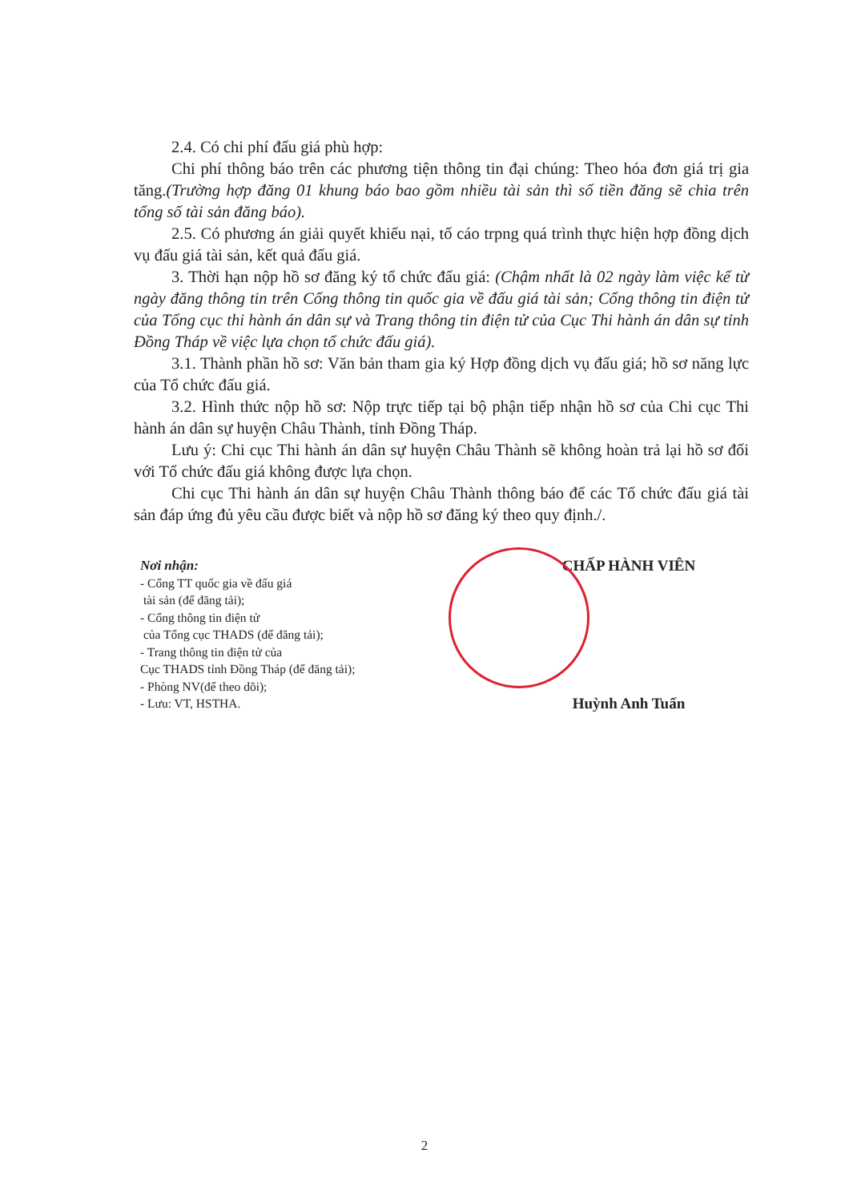2.4. Có chi phí đấu giá phù hợp:
Chi phí thông báo trên các phương tiện thông tin đại chúng: Theo hóa đơn giá trị gia tăng.(Trường hợp đăng 01 khung báo bao gồm nhiều tài sản thì số tiền đăng sẽ chia trên tổng số tài sản đăng báo).
2.5. Có phương án giải quyết khiếu nại, tố cáo trpng quá trình thực hiện hợp đồng dịch vụ đấu giá tài sản, kết quả đấu giá.
3. Thời hạn nộp hồ sơ đăng ký tổ chức đấu giá: (Chậm nhất là 02 ngày làm việc kể từ ngày đăng thông tin trên Cổng thông tin quốc gia về đấu giá tài sản; Cổng thông tin điện tử của Tổng cục thi hành án dân sự và Trang thông tin điện tử của Cục Thi hành án dân sự tỉnh Đồng Tháp về việc lựa chọn tổ chức đấu giá).
3.1. Thành phần hồ sơ: Văn bản tham gia ký Hợp đồng dịch vụ đấu giá; hồ sơ năng lực của Tổ chức đấu giá.
3.2. Hình thức nộp hồ sơ: Nộp trực tiếp tại bộ phận tiếp nhận hồ sơ của Chi cục Thi hành án dân sự huyện Châu Thành, tỉnh Đồng Tháp.
Lưu ý: Chi cục Thi hành án dân sự huyện Châu Thành sẽ không hoàn trả lại hồ sơ đối với Tổ chức đấu giá không được lựa chọn.
Chi cục Thi hành án dân sự huyện Châu Thành thông báo để các Tổ chức đấu giá tài sản đáp ứng đủ yêu cầu được biết và nộp hồ sơ đăng ký theo quy định./.
Nơi nhận:
- Cổng TT quốc gia về đấu giá
tài sản (để đăng tải);
- Cổng thông tin điện tử
của Tổng cục THADS (để đăng tải);
- Trang thông tin điện tử của
Cục THADS tỉnh Đồng Tháp (để đăng tải);
- Phòng NV(để theo dõi);
- Lưu: VT, HSTHA.
CHẤP HÀNH VIÊN
Huỳnh Anh Tuấn
2